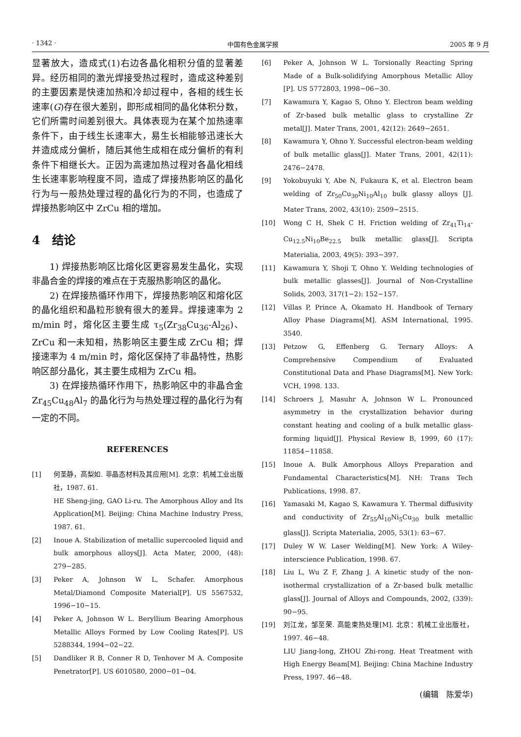· 1342 · 中国有色金属学报 2005 年 9 月
显著放大，造成式(1)右边各晶化相积分值的显著差异。经历相同的激光焊接受热过程时，造成这种差别的主要因素是快速加热和冷却过程中，各相的线生长速率(G)存在很大差别，即形成相同的晶化体积分数，它们所需时间差别很大。具体表现为在某个加热速率条件下，由于线生长速率大，易生长相能够迅速长大并造成成分偏析，随后其他生成相在成分偏析的有利条件下相继长大。正因为高速加热过程对各晶化相线生长速率影响程度不同，造成了焊接热影响区的晶化行为与一般热处理过程的晶化行为的不同，也造成了焊接热影响区中 ZrCu 相的增加。
4　结论
1) 焊接热影响区比熔化区更容易发生晶化，实现非晶合金的焊接的难点在于克服热影响区的晶化。
2) 在焊接热循环作用下，焊接热影响区和熔化区的晶化组织和晶粒形貌有很大的差异。焊接速率为 2 m/min 时，熔化区主要生成 τ<sub>5</sub>(Zr<sub>38</sub>Cu<sub>36</sub>-Al<sub>26</sub>)、ZrCu 和一未知相，热影响区主要生成 ZrCu 相；焊接速率为 4 m/min 时，熔化区保持了非晶特性，热影响区部分晶化，其主要生成相为 ZrCu 相。
3) 在焊接热循环作用下，热影响区中的非晶合金 Zr<sub>45</sub>Cu<sub>48</sub>Al<sub>7</sub> 的晶化行为与热处理过程的晶化行为有一定的不同。
REFERENCES
[1] 何圣静，高梨如. 非晶态材料及其应用[M]. 北京：机械工业出版社，1987. 61.
HE Sheng-jing, GAO Li-ru. The Amorphous Alloy and Its Application[M]. Beijing: China Machine Industry Press, 1987. 61.
[2] Inoue A. Stabilization of metallic supercooled liquid and bulk amorphous alloys[J]. Acta Mater, 2000, (48): 279−285.
[3] Peker A, Johnson W L, Schafer. Amorphous Metal/Diamond Composite Material[P]. US 5567532, 1996−10−15.
[4] Peker A, Johnson W L. Beryllium Bearing Amorphous Metallic Alloys Formed by Low Cooling Rates[P]. US 5288344, 1994−02−22.
[5] Dandliker R B, Conner R D, Tenhover M A. Composite Penetrator[P]. US 6010580, 2000−01−04.
[6] Peker A, Johnson W L. Torsionally Reacting Spring Made of a Bulk-solidifying Amorphous Metallic Alloy [P]. US 5772803, 1998−06−30.
[7] Kawamura Y, Kagao S, Ohno Y. Electron beam welding of Zr-based bulk metallic glass to crystalline Zr metal[J]. Mater Trans, 2001, 42(12): 2649−2651.
[8] Kawamura Y, Ohno Y. Successful electron-beam welding of bulk metallic glass[J]. Mater Trans, 2001, 42(11): 2476−2478.
[9] Yokobuyuki Y, Abe N, Fukaura K, et al. Electron beam welding of Zr<sub>50</sub>Cu<sub>30</sub>Ni<sub>10</sub>Al<sub>10</sub> bulk glassy alloys [J]. Mater Trans, 2002, 43(10): 2509−2515.
[10] Wong C H, Shek C H. Friction welding of Zr<sub>41</sub>Ti<sub>14</sub>-Cu<sub>12.5</sub>Ni<sub>10</sub>Be<sub>22.5</sub> bulk metallic glass[J]. Scripta Materialia, 2003, 49(5): 393−397.
[11] Kawamura Y, Shoji T, Ohno Y. Welding technologies of bulk metallic glasses[J]. Journal of Non-Crystalline Solids, 2003, 317(1−2): 152−157.
[12] Villas P, Prince A, Okamato H. Handbook of Ternary Alloy Phase Diagrams[M]. ASM International, 1995. 3540.
[13] Petzow G, Effenberg G. Ternary Alloys: A Comprehensive Compendium of Evaluated Constitutional Data and Phase Diagrams[M]. New York: VCH, 1998. 133.
[14] Schroers J, Masuhr A, Johnson W L. Pronounced asymmetry in the crystallization behavior during constant heating and cooling of a bulk metallic glass-forming liquid[J]. Physical Review B, 1999, 60 (17): 11854−11858.
[15] Inoue A. Bulk Amorphous Alloys Preparation and Fundamental Characteristics[M]. NH: Trans Tech Publications, 1998. 87.
[16] Yamasaki M, Kagao S, Kawamura Y. Thermal diffusivity and conductivity of Zr<sub>55</sub>Al<sub>10</sub>Ni<sub>5</sub>Cu<sub>30</sub> bulk metallic glass[J]. Scripta Materialia, 2005, 53(1): 63−67.
[17] Duley W W. Laser Welding[M]. New York: A Wiley-interscience Publication, 1998. 67.
[18] Liu L, Wu Z F, Zhang J. A kinetic study of the non-isothermal crystallization of a Zr-based bulk metallic glass[J]. Journal of Alloys and Compounds, 2002, (339): 90−95.
[19] 刘江龙，邹至荣. 高能束热处理[M]. 北京：机械工业出版社，1997. 46−48.
LIU Jiang-long, ZHOU Zhi-rong. Heat Treatment with High Energy Beam[M]. Beijing: China Machine Industry Press, 1997. 46−48.
(编辑　陈爱华)